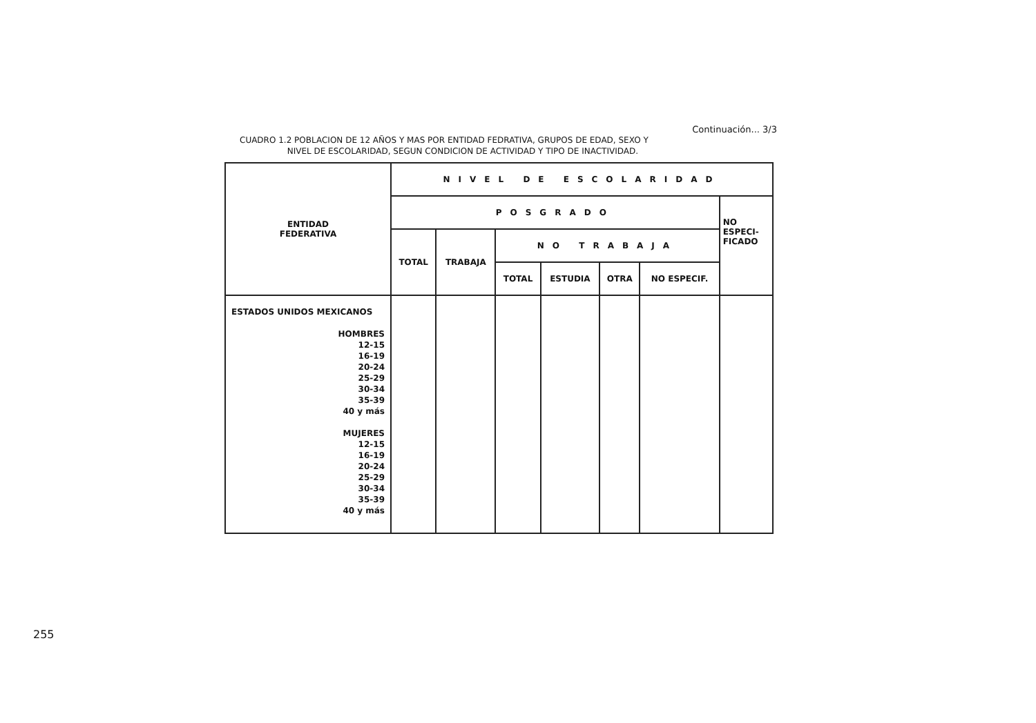Continuación... 3/3
CUADRO 1.2 POBLACION DE 12 AÑOS Y MAS POR ENTIDAD FEDRATIVA, GRUPOS DE EDAD, SEXO Y
NIVEL DE ESCOLARIDAD, SEGUN CONDICION DE ACTIVIDAD Y TIPO DE INACTIVIDAD.
| ENTIDAD FEDERATIVA | NIVEL DE ESCOLARIDAD | | | | | | |
| --- | --- | --- | --- | --- | --- | --- | --- |
| | POSGRADO | | | | | | NO ESPECI- FICADO |
| | TOTAL | TRABAJA | NO TRABAJA | | | | |
| | | | TOTAL | ESTUDIA | OTRA | NO ESPECIF. | |
| ESTADOS UNIDOS MEXICANOS HOMBRES 12-15 16-19 20-24 25-29 30-34 35-39 40 y más MUJERES 12-15 16-19 20-24 25-29 30-34 35-39 40 y más | | | | | | | |
255